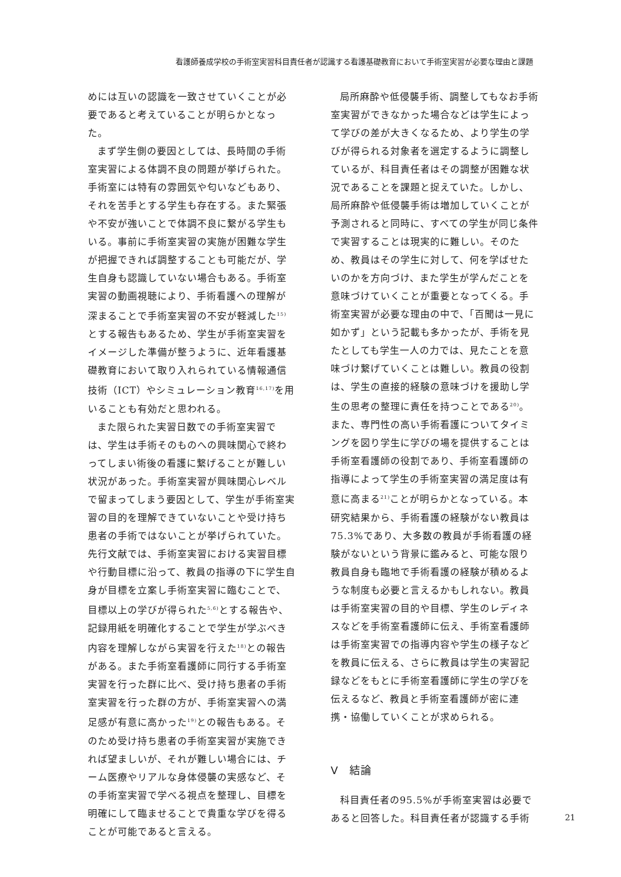看護師養成学校の手術室実習科目責任者が認識する看護基礎教育において手術室実習が必要な理由と課題
めには互いの認識を一致させていくことが必要であると考えていることが明らかとなった。
まず学生側の要因としては、長時間の手術室実習による体調不良の問題が挙げられた。手術室には特有の雰囲気や匂いなどもあり、それを苦手とする学生も存在する。また緊張や不安が強いことで体調不良に繋がる学生もいる。事前に手術室実習の実施が困難な学生が把握できれば調整することも可能だが、学生自身も認識していない場合もある。手術室実習の動画視聴により、手術看護への理解が深まることで手術室実習の不安が軽減した<sup>15)</sup>とする報告もあるため、学生が手術室実習をイメージした準備が整うように、近年看護基礎教育において取り入れられている情報通信技術（ICT）やシミュレーション教育<sup>16,17)</sup>を用いることも有効だと思われる。
また限られた実習日数での手術室実習では、学生は手術そのものへの興味関心で終わってしまい術後の看護に繋げることが難しい状況があった。手術室実習が興味関心レベルで留まってしまう要因として、学生が手術室実習の目的を理解できていないことや受け持ち患者の手術ではないことが挙げられていた。先行文献では、手術室実習における実習目標や行動目標に沿って、教員の指導の下に学生自身が目標を立案し手術室実習に臨むことで、目標以上の学びが得られた<sup>5,6)</sup>とする報告や、記録用紙を明確化することで学生が学ぶべき内容を理解しながら実習を行えた<sup>18)</sup>との報告がある。また手術室看護師に同行する手術室実習を行った群に比べ、受け持ち患者の手術室実習を行った群の方が、手術室実習への満足感が有意に高かった<sup>19)</sup>との報告もある。そのため受け持ち患者の手術室実習が実施できれば望ましいが、それが難しい場合には、チーム医療やリアルな身体侵襲の実感など、その手術室実習で学べる視点を整理し、目標を明確にして臨ませることで貴重な学びを得ることが可能であると言える。
局所麻酔や低侵襲手術、調整してもなお手術室実習ができなかった場合などは学生によって学びの差が大きくなるため、より学生の学びが得られる対象者を選定するように調整しているが、科目責任者はその調整が困難な状況であることを課題と捉えていた。しかし、局所麻酔や低侵襲手術は増加していくことが予測されると同時に、すべての学生が同じ条件で実習することは現実的に難しい。そのため、教員はその学生に対して、何を学ばせたいのかを方向づけ、また学生が学んだことを意味づけていくことが重要となってくる。手術室実習が必要な理由の中で、「百聞は一見に如かず」という記載も多かったが、手術を見たとしても学生一人の力では、見たことを意味づけ繋げていくことは難しい。教員の役割は、学生の直接的経験の意味づけを援助し学生の思考の整理に責任を持つことである<sup>20)</sup>。また、専門性の高い手術看護についてタイミングを図り学生に学びの場を提供することは手術室看護師の役割であり、手術室看護師の指導によって学生の手術室実習の満足度は有意に高まる<sup>21)</sup>ことが明らかとなっている。本研究結果から、手術看護の経験がない教員は75.3%であり、大多数の教員が手術看護の経験がないという背景に鑑みると、可能な限り教員自身も臨地で手術看護の経験が積めるような制度も必要と言えるかもしれない。教員は手術室実習の目的や目標、学生のレディネスなどを手術室看護師に伝え、手術室看護師は手術室実習での指導内容や学生の様子などを教員に伝える、さらに教員は学生の実習記録などをもとに手術室看護師に学生の学びを伝えるなど、教員と手術室看護師が密に連携・協働していくことが求められる。
Ⅴ　結論
科目責任者の95.5%が手術室実習は必要であると回答した。科目責任者が認識する手術
21